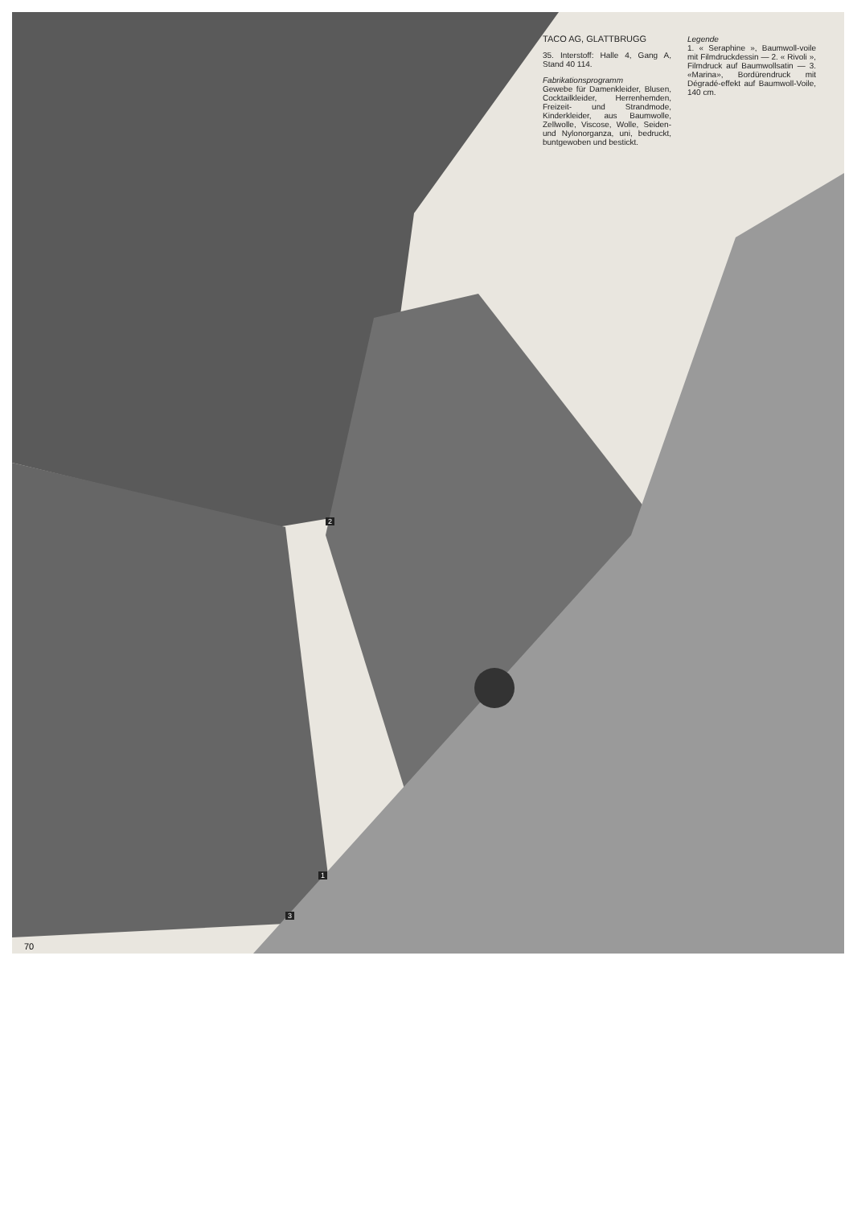TACO AG, GLATTBRUGG
35. Interstoff: Halle 4, Gang A, Stand 40 114.
Fabrikationsprogramm
Gewebe für Damenkleider, Blusen, Cocktailkleider, Herrenhemden, Freizeit- und Strandmode, Kinderkleider, aus Baumwolle, Zellwolle, Viscose, Wolle, Seiden- und Nylonorganza, uni, bedruckt, buntgewoben und bestickt.
Legende
1. « Seraphine », Baumwoll-voile mit Filmdruckdessin — 2. « Rivoli », Filmdruck auf Baumwollsatin — 3. «Marina», Bordürendruck mit Dégradé-effekt auf Baumwoll-Voile, 140 cm.
2
1
3
70